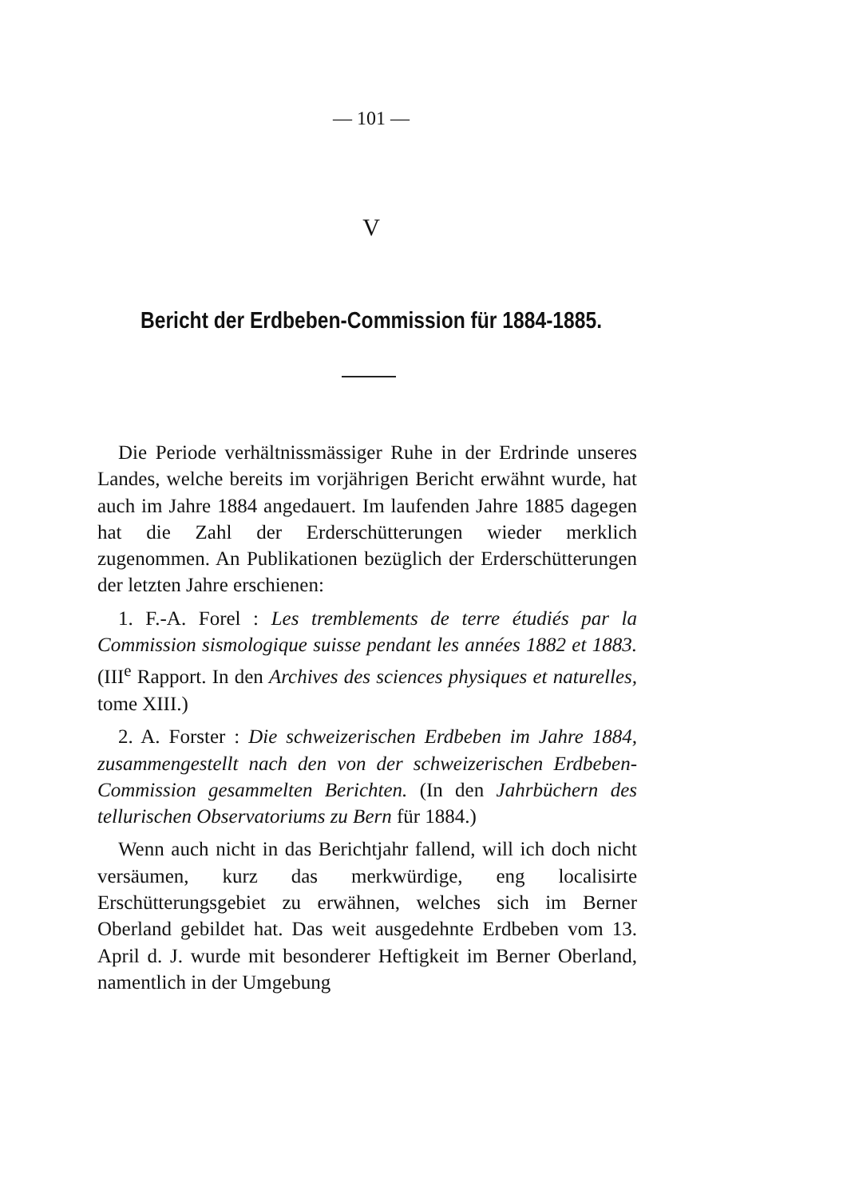— 101 —
V
Bericht der Erdbeben-Commission für 1884-1885.
Die Periode verhältnissmässiger Ruhe in der Erdrinde unseres Landes, welche bereits im vorjährigen Bericht erwähnt wurde, hat auch im Jahre 1884 angedauert. Im laufenden Jahre 1885 dagegen hat die Zahl der Erderschütterungen wieder merklich zugenommen. An Publikationen bezüglich der Erderschütterungen der letzten Jahre erschienen:
1. F.-A. Forel : Les tremblements de terre étudiés par la Commission sismologique suisse pendant les années 1882 et 1883. (III<sup>e</sup> Rapport. In den Archives des sciences physiques et naturelles, tome XIII.)
2. A. Forster : Die schweizerischen Erdbeben im Jahre 1884, zusammengestellt nach den von der schweizerischen Erdbeben-Commission gesammelten Berichten. (In den Jahrbüchern des tellurischen Observatoriums zu Bern für 1884.)
Wenn auch nicht in das Berichtjahr fallend, will ich doch nicht versäumen, kurz das merkwürdige, eng localisirte Erschütterungsgebiet zu erwähnen, welches sich im Berner Oberland gebildet hat. Das weit ausgedehnte Erdbeben vom 13. April d. J. wurde mit besonderer Heftigkeit im Berner Oberland, namentlich in der Umgebung